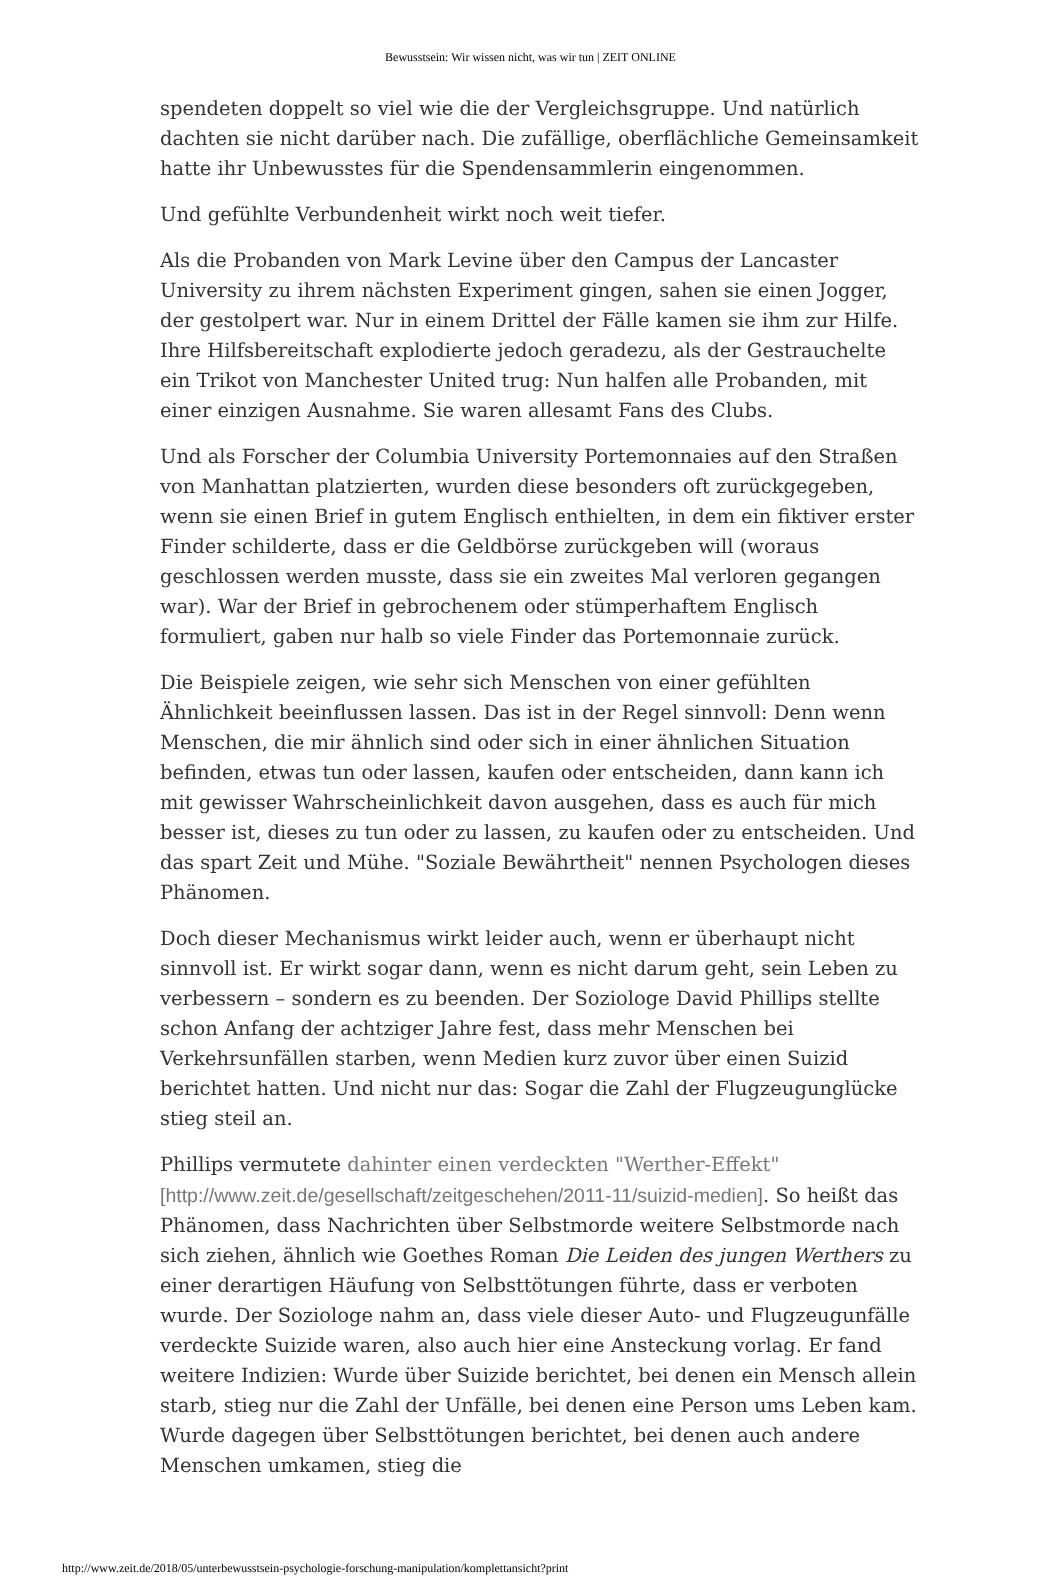Bewusstsein: Wir wissen nicht, was wir tun | ZEIT ONLINE
spendeten doppelt so viel wie die der Vergleichsgruppe. Und natürlich dachten sie nicht darüber nach. Die zufällige, oberflächliche Gemeinsamkeit hatte ihr Unbewusstes für die Spendensammlerin eingenommen.
Und gefühlte Verbundenheit wirkt noch weit tiefer.
Als die Probanden von Mark Levine über den Campus der Lancaster University zu ihrem nächsten Experiment gingen, sahen sie einen Jogger, der gestolpert war. Nur in einem Drittel der Fälle kamen sie ihm zur Hilfe. Ihre Hilfsbereitschaft explodierte jedoch geradezu, als der Gestrauchelte ein Trikot von Manchester United trug: Nun halfen alle Probanden, mit einer einzigen Ausnahme. Sie waren allesamt Fans des Clubs.
Und als Forscher der Columbia University Portemonnaies auf den Straßen von Manhattan platzierten, wurden diese besonders oft zurückgegeben, wenn sie einen Brief in gutem Englisch enthielten, in dem ein fiktiver erster Finder schilderte, dass er die Geldbörse zurückgeben will (woraus geschlossen werden musste, dass sie ein zweites Mal verloren gegangen war). War der Brief in gebrochenem oder stümperhaftem Englisch formuliert, gaben nur halb so viele Finder das Portemonnaie zurück.
Die Beispiele zeigen, wie sehr sich Menschen von einer gefühlten Ähnlichkeit beeinflussen lassen. Das ist in der Regel sinnvoll: Denn wenn Menschen, die mir ähnlich sind oder sich in einer ähnlichen Situation befinden, etwas tun oder lassen, kaufen oder entscheiden, dann kann ich mit gewisser Wahrscheinlichkeit davon ausgehen, dass es auch für mich besser ist, dieses zu tun oder zu lassen, zu kaufen oder zu entscheiden. Und das spart Zeit und Mühe. "Soziale Bewährtheit" nennen Psychologen dieses Phänomen.
Doch dieser Mechanismus wirkt leider auch, wenn er überhaupt nicht sinnvoll ist. Er wirkt sogar dann, wenn es nicht darum geht, sein Leben zu verbessern – sondern es zu beenden. Der Soziologe David Phillips stellte schon Anfang der achtziger Jahre fest, dass mehr Menschen bei Verkehrsunfällen starben, wenn Medien kurz zuvor über einen Suizid berichtet hatten. Und nicht nur das: Sogar die Zahl der Flugzeugunglücke stieg steil an.
Phillips vermutete dahinter einen verdeckten "Werther-Effekt" [http://www.zeit.de/gesellschaft/zeitgeschehen/2011-11/suizid-medien]. So heißt das Phänomen, dass Nachrichten über Selbstmorde weitere Selbstmorde nach sich ziehen, ähnlich wie Goethes Roman Die Leiden des jungen Werthers zu einer derartigen Häufung von Selbsttötungen führte, dass er verboten wurde. Der Soziologe nahm an, dass viele dieser Auto- und Flugzeugunfälle verdeckte Suizide waren, also auch hier eine Ansteckung vorlag. Er fand weitere Indizien: Wurde über Suizide berichtet, bei denen ein Mensch allein starb, stieg nur die Zahl der Unfälle, bei denen eine Person ums Leben kam. Wurde dagegen über Selbsttötungen berichtet, bei denen auch andere Menschen umkamen, stieg die
http://www.zeit.de/2018/05/unterbewusstsein-psychologie-forschung-manipulation/komplettansicht?print